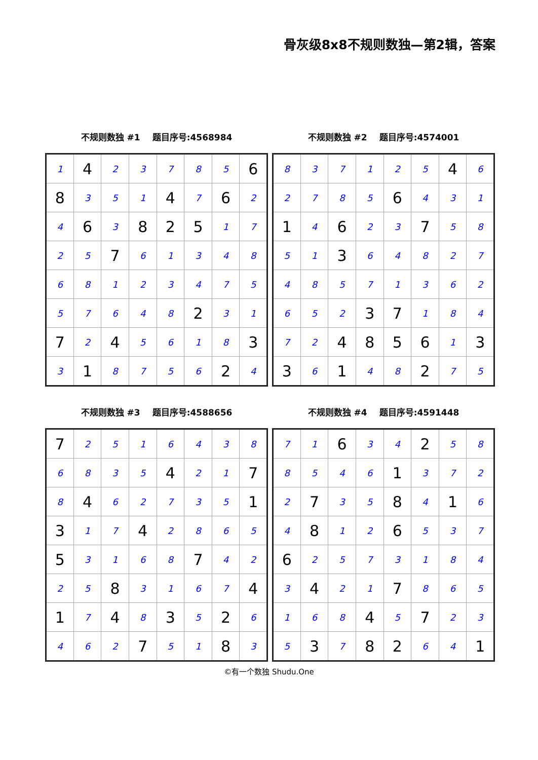骨灰级8x8不规则数独—第2辑，答案
不规则数独 #1 题目序号:4568984
| 1 | 4 | 2 | 3 | 7 | 8 | 5 | 6 |
| 8 | 3 | 5 | 1 | 4 | 7 | 6 | 2 |
| 4 | 6 | 3 | 8 | 2 | 5 | 1 | 7 |
| 2 | 5 | 7 | 6 | 1 | 3 | 4 | 8 |
| 6 | 8 | 1 | 2 | 3 | 4 | 7 | 5 |
| 5 | 7 | 6 | 4 | 8 | 2 | 3 | 1 |
| 7 | 2 | 4 | 5 | 6 | 1 | 8 | 3 |
| 3 | 1 | 8 | 7 | 5 | 6 | 2 | 4 |
不规则数独 #2 题目序号:4574001
| 8 | 3 | 7 | 1 | 2 | 5 | 4 | 6 |
| 2 | 7 | 8 | 5 | 6 | 4 | 3 | 1 |
| 1 | 4 | 6 | 2 | 3 | 7 | 5 | 8 |
| 5 | 1 | 3 | 6 | 4 | 8 | 2 | 7 |
| 4 | 8 | 5 | 7 | 1 | 3 | 6 | 2 |
| 6 | 5 | 2 | 3 | 7 | 1 | 8 | 4 |
| 7 | 2 | 4 | 8 | 5 | 6 | 1 | 3 |
| 3 | 6 | 1 | 4 | 8 | 2 | 7 | 5 |
不规则数独 #3 题目序号:4588656
| 7 | 2 | 5 | 1 | 6 | 4 | 3 | 8 |
| 6 | 8 | 3 | 5 | 4 | 2 | 1 | 7 |
| 8 | 4 | 6 | 2 | 7 | 3 | 5 | 1 |
| 3 | 1 | 7 | 4 | 2 | 8 | 6 | 5 |
| 5 | 3 | 1 | 6 | 8 | 7 | 4 | 2 |
| 2 | 5 | 8 | 3 | 1 | 6 | 7 | 4 |
| 1 | 7 | 4 | 8 | 3 | 5 | 2 | 6 |
| 4 | 6 | 2 | 7 | 5 | 1 | 8 | 3 |
不规则数独 #4 题目序号:4591448
| 7 | 1 | 6 | 3 | 4 | 2 | 5 | 8 |
| 8 | 5 | 4 | 6 | 1 | 3 | 7 | 2 |
| 2 | 7 | 3 | 5 | 8 | 4 | 1 | 6 |
| 4 | 8 | 1 | 2 | 6 | 5 | 3 | 7 |
| 6 | 2 | 5 | 7 | 3 | 1 | 8 | 4 |
| 3 | 4 | 2 | 1 | 7 | 8 | 6 | 5 |
| 1 | 6 | 8 | 4 | 5 | 7 | 2 | 3 |
| 5 | 3 | 7 | 8 | 2 | 6 | 4 | 1 |
©有一个数独 Shudu.One